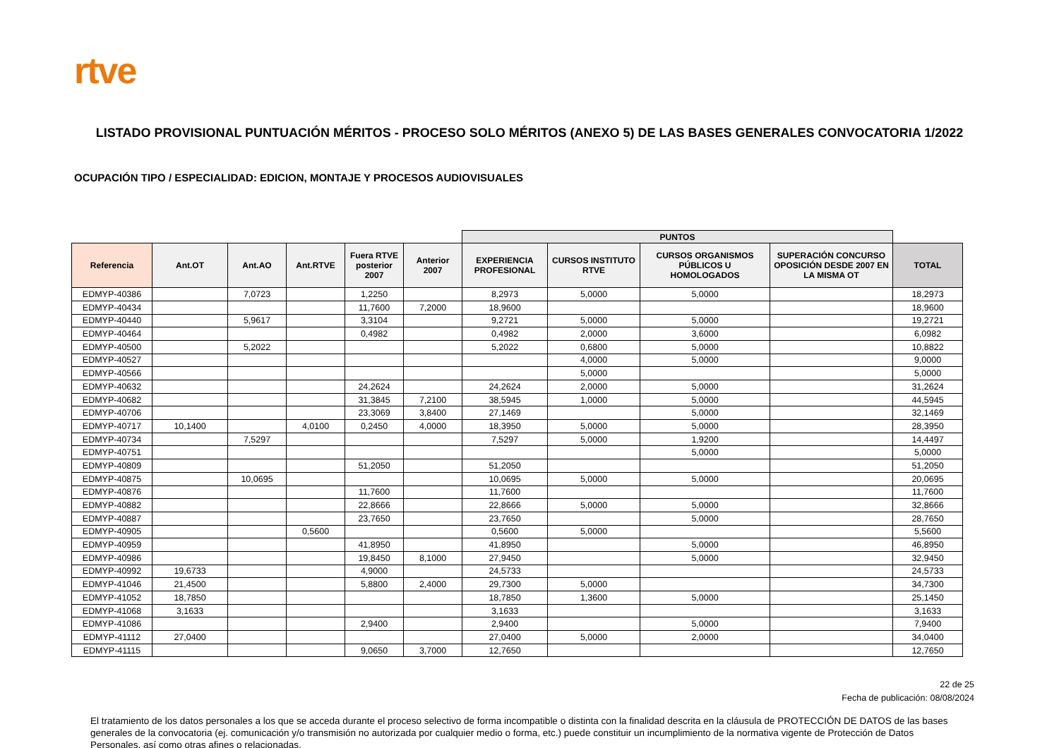rtve
LISTADO PROVISIONAL PUNTUACIÓN MÉRITOS - PROCESO SOLO MÉRITOS (ANEXO 5) DE LAS BASES GENERALES CONVOCATORIA 1/2022
OCUPACIÓN TIPO / ESPECIALIDAD: EDICION, MONTAJE Y PROCESOS AUDIOVISUALES
| | | | | | | PUNTOS | | | | |
| Referencia | Ant.OT | Ant.AO | Ant.RTVE | Fuera RTVE posterior 2007 | Anterior 2007 | EXPERIENCIA PROFESIONAL | CURSOS INSTITUTO RTVE | CURSOS ORGANISMOS PÚBLICOS U HOMOLOGADOS | SUPERACIÓN CONCURSO OPOSICIÓN DESDE 2007 EN LA MISMA OT | TOTAL |
| EDMYP-40386 | | 7,0723 | | 1,2250 | | 8,2973 | 5,0000 | 5,0000 | | 18,2973 |
| EDMYP-40434 | | | | 11,7600 | 7,2000 | 18,9600 | | | | 18,9600 |
| EDMYP-40440 | | 5,9617 | | 3,3104 | | 9,2721 | 5,0000 | 5,0000 | | 19,2721 |
| EDMYP-40464 | | | | 0,4982 | | 0,4982 | 2,0000 | 3,6000 | | 6,0982 |
| EDMYP-40500 | | 5,2022 | | | | 5,2022 | 0,6800 | 5,0000 | | 10,8822 |
| EDMYP-40527 | | | | | | | 4,0000 | 5,0000 | | 9,0000 |
| EDMYP-40566 | | | | | | | 5,0000 | | | 5,0000 |
| EDMYP-40632 | | | | 24,2624 | | 24,2624 | 2,0000 | 5,0000 | | 31,2624 |
| EDMYP-40682 | | | | 31,3845 | 7,2100 | 38,5945 | 1,0000 | 5,0000 | | 44,5945 |
| EDMYP-40706 | | | | 23,3069 | 3,8400 | 27,1469 | | 5,0000 | | 32,1469 |
| EDMYP-40717 | 10,1400 | | 4,0100 | 0,2450 | 4,0000 | 18,3950 | 5,0000 | 5,0000 | | 28,3950 |
| EDMYP-40734 | | 7,5297 | | | | 7,5297 | 5,0000 | 1,9200 | | 14,4497 |
| EDMYP-40751 | | | | | | | | 5,0000 | | 5,0000 |
| EDMYP-40809 | | | | 51,2050 | | 51,2050 | | | | 51,2050 |
| EDMYP-40875 | | 10,0695 | | | | 10,0695 | 5,0000 | 5,0000 | | 20,0695 |
| EDMYP-40876 | | | | 11,7600 | | 11,7600 | | | | 11,7600 |
| EDMYP-40882 | | | | 22,8666 | | 22,8666 | 5,0000 | 5,0000 | | 32,8666 |
| EDMYP-40887 | | | | 23,7650 | | 23,7650 | | 5,0000 | | 28,7650 |
| EDMYP-40905 | | | 0,5600 | | | 0,5600 | 5,0000 | | | 5,5600 |
| EDMYP-40959 | | | | 41,8950 | | 41,8950 | | 5,0000 | | 46,8950 |
| EDMYP-40986 | | | | 19,8450 | 8,1000 | 27,9450 | | 5,0000 | | 32,9450 |
| EDMYP-40992 | 19,6733 | | | 4,9000 | | 24,5733 | | | | 24,5733 |
| EDMYP-41046 | 21,4500 | | | 5,8800 | 2,4000 | 29,7300 | 5,0000 | | | 34,7300 |
| EDMYP-41052 | 18,7850 | | | | | 18,7850 | 1,3600 | 5,0000 | | 25,1450 |
| EDMYP-41068 | 3,1633 | | | | | 3,1633 | | | | 3,1633 |
| EDMYP-41086 | | | | 2,9400 | | 2,9400 | | 5,0000 | | 7,9400 |
| EDMYP-41112 | 27,0400 | | | | | 27,0400 | 5,0000 | 2,0000 | | 34,0400 |
| EDMYP-41115 | | | | 9,0650 | 3,7000 | 12,7650 | | | | 12,7650 |
22 de 25
Fecha de publicación: 08/08/2024
El tratamiento de los datos personales a los que se acceda durante el proceso selectivo de forma incompatible o distinta con la finalidad descrita en la cláusula de PROTECCIÓN DE DATOS de las bases generales de la convocatoria (ej. comunicación y/o transmisión no autorizada por cualquier medio o forma, etc.) puede constituir un incumplimiento de la normativa vigente de Protección de Datos Personales, así como otras afines o relacionadas.